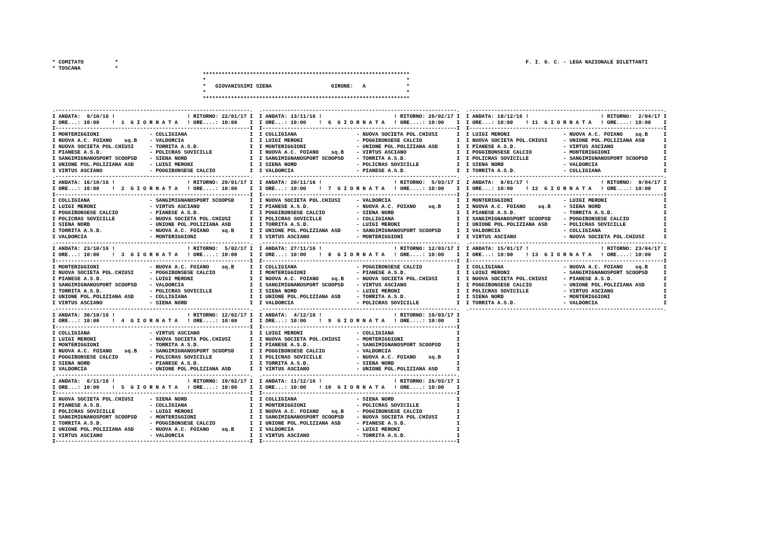* COMITATO          *                                                                                                                                  F. I. G. C. - LEGA NAZIONALE DILETTANTI
* TOSCANA           *
                                                ******************************************************************
                                                *                                                                *
                                                *   GIOVANISSIMI SIENA                   GIRONE:   A             *
                                                *                                                                *
                                                ******************************************************************

.--------------------------------------------------------------.  .--------------------------------------------------------------.  .--------------------------------------------------------------.
I ANDATA:  9/10/16 !                       ! RITORNO: 22/01/17 I  I ANDATA: 13/11/16 !                       ! RITORNO: 26/02/17 I  I ANDATA: 18/12/16 !                       ! RITORNO:  2/04/17 I
I ORE...: 10:00    !  1  G I O R N A T A   ! ORE....: 10:00    I  I ORE...: 10:00    !  6  G I O R N A T A   ! ORE....: 10:00    I  I ORE...: 10:00    ! 11  G I O R N A T A   ! ORE....: 10:00    I
I--------------------------------------------------------------I  I--------------------------------------------------------------I  I--------------------------------------------------------------I
I MONTERIGGIONI                - COLLIGIANA                    I  I COLLIGIANA                   - NUOVA SOCIETA POL.CHIUSI      I  I LUIGI MERONI                 - NUOVA A.C. FOIANO    sq.B     I
I NUOVA A.C. FOIANO    sq.B    - VALDORCIA                     I  I LUIGI MERONI                 - POGGIBONSESE CALCIO           I  I NUOVA SOCIETA POL.CHIUSI     - UNIONE POL.POLIZIANA ASD      I
I NUOVA SOCIETA POL.CHIUSI     - TORRITA A.S.D.                I  I MONTERIGGIONI                - UNIONE POL.POLIZIANA ASD      I  I PIANESE A.S.D.               - VIRTUS ASCIANO                I
I PIANESE A.S.D.               - POLICRAS SOVICILLE            I  I NUOVA A.C. FOIANO    sq.B    - VIRTUS ASCIANO                I  I POGGIBONSESE CALCIO          - MONTERIGGIONI                 I
I SANGIMIGNANOSPORT SCOOPSD    - SIENA NORD                    I  I SANGIMIGNANOSPORT SCOOPSD    - TORRITA A.S.D.                I  I POLICRAS SOVICILLE           - SANGIMIGNANOSPORT SCOOPSD     I
I UNIONE POL.POLIZIANA ASD     - LUIGI MERONI                  I  I SIENA NORD                   - POLICRAS SOVICILLE            I  I SIENA NORD                   - VALDORCIA                     I
I VIRTUS ASCIANO               - POGGIBONSESE CALCIO           I  I VALDORCIA                    - PIANESE A.S.D.                I  I TORRITA A.S.D.               - COLLIGIANA                    I
.--------------------------------------------------------------.  .--------------------------------------------------------------.  .--------------------------------------------------------------.
I ANDATA: 16/10/16 !                       ! RITORNO: 29/01/17 I  I ANDATA: 20/11/16 !                       ! RITORNO:  5/03/17 I  I ANDATA:  8/01/17 !                       ! RITORNO:  9/04/17 I
I ORE...: 10:00    !  2  G I O R N A T A   ! ORE....: 10:00    I  I ORE...: 10:00    !  7  G I O R N A T A   ! ORE....: 10:00    I  I ORE...: 10:00    ! 12  G I O R N A T A   ! ORE....: 10:00    I
I--------------------------------------------------------------I  I--------------------------------------------------------------I  I--------------------------------------------------------------I
I COLLIGIANA                   - SANGIMIGNANOSPORT SCOOPSD     I  I NUOVA SOCIETA POL.CHIUSI     - VALDORCIA                     I  I MONTERIGGIONI                - LUIGI MERONI                  I
I LUIGI MERONI                 - VIRTUS ASCIANO                I  I PIANESE A.S.D.               - NUOVA A.C. FOIANO    sq.B     I  I NUOVA A.C. FOIANO    sq.B    - SIENA NORD                    I
I POGGIBONSESE CALCIO          - PIANESE A.S.D.                I  I POGGIBONSESE CALCIO          - SIENA NORD                    I  I PIANESE A.S.D.               - TORRITA A.S.D.                I
I POLICRAS SOVICILLE           - NUOVA SOCIETA POL.CHIUSI      I  I POLICRAS SOVICILLE           - COLLIGIANA                    I  I SANGIMIGNANOSPORT SCOOPSD    - POGGIBONSESE CALCIO           I
I SIENA NORD                   - UNIONE POL.POLIZIANA ASD      I  I TORRITA A.S.D.               - LUIGI MERONI                  I  I UNIONE POL.POLIZIANA ASD     - POLICRAS SOVICILLE            I
I TORRITA A.S.D.               - NUOVA A.C. FOIANO    sq.B     I  I UNIONE POL.POLIZIANA ASD     - SANGIMIGNANOSPORT SCOOPSD     I  I VALDORCIA                    - COLLIGIANA                    I
I VALDORCIA                    - MONTERIGGIONI                 I  I VIRTUS ASCIANO               - MONTERIGGIONI                 I  I VIRTUS ASCIANO               - NUOVA SOCIETA POL.CHIUSI      I
.--------------------------------------------------------------.  .--------------------------------------------------------------.  .--------------------------------------------------------------.
I ANDATA: 23/10/16 !                       ! RITORNO:  5/02/17 I  I ANDATA: 27/11/16 !                       ! RITORNO: 12/03/17 I  I ANDATA: 15/01/17 !                       ! RITORNO: 23/04/17 I
I ORE...: 10:00    !  3  G I O R N A T A   ! ORE....: 10:00    I  I ORE...: 10:00    !  8  G I O R N A T A   ! ORE....: 10:00    I  I ORE...: 10:00    ! 13  G I O R N A T A   ! ORE....: 10:00    I
I--------------------------------------------------------------I  I--------------------------------------------------------------I  I--------------------------------------------------------------I
I MONTERIGGIONI                - NUOVA A.C. FOIANO    sq.B     I  I COLLIGIANA                   - POGGIBONSESE CALCIO           I  I COLLIGIANA                   - NUOVA A.C. FOIANO    sq.B     I
I NUOVA SOCIETA POL.CHIUSI     - POGGIBONSESE CALCIO           I  I MONTERIGGIONI                - PIANESE A.S.D.                I  I LUIGI MERONI                 - SANGIMIGNANOSPORT SCOOPSD     I
I PIANESE A.S.D.               - LUIGI MERONI                  I  I NUOVA A.C. FOIANO    sq.B    - NUOVA SOCIETA POL.CHIUSI      I  I NUOVA SOCIETA POL.CHIUSI     - PIANESE A.S.D.                I
I SANGIMIGNANOSPORT SCOOPSD    - VALDORCIA                     I  I SANGIMIGNANOSPORT SCOOPSD    - VIRTUS ASCIANO                I  I POGGIBONSESE CALCIO          - UNIONE POL.POLIZIANA ASD      I
I TORRITA A.S.D.               - POLICRAS SOVICILLE            I  I SIENA NORD                   - LUIGI MERONI                  I  I POLICRAS SOVICILLE           - VIRTUS ASCIANO                I
I UNIONE POL.POLIZIANA ASD     - COLLIGIANA                    I  I UNIONE POL.POLIZIANA ASD     - TORRITA A.S.D.                I  I SIENA NORD                   - MONTERIGGIONI                 I
I VIRTUS ASCIANO               - SIENA NORD                    I  I VALDORCIA                    - POLICRAS SOVICILLE            I  I TORRITA A.S.D.               - VALDORCIA                     I
.--------------------------------------------------------------.  .--------------------------------------------------------------.  .--------------------------------------------------------------.
I ANDATA: 30/10/16 !                       ! RITORNO: 12/02/17 I  I ANDATA:  4/12/16 !                       ! RITORNO: 19/03/17 I
I ORE...: 10:00    !  4  G I O R N A T A   ! ORE....: 10:00    I  I ORE...: 10:00    !  9  G I O R N A T A   ! ORE....: 10:00    I
I--------------------------------------------------------------I  I--------------------------------------------------------------I
I COLLIGIANA                   - VIRTUS ASCIANO                I  I LUIGI MERONI                 - COLLIGIANA                    I
I LUIGI MERONI                 - NUOVA SOCIETA POL.CHIUSI      I  I NUOVA SOCIETA POL.CHIUSI     - MONTERIGGIONI                 I
I MONTERIGGIONI                - TORRITA A.S.D.                I  I PIANESE A.S.D.               - SANGIMIGNANOSPORT SCOOPSD     I
I NUOVA A.C. FOIANO    sq.B    - SANGIMIGNANOSPORT SCOOPSD     I  I POGGIBONSESE CALCIO          - VALDORCIA                     I
I POGGIBONSESE CALCIO          - POLICRAS SOVICILLE            I  I POLICRAS SOVICILLE           - NUOVA A.C. FOIANO    sq.B     I
I SIENA NORD                   - PIANESE A.S.D.                I  I TORRITA A.S.D.               - SIENA NORD                    I
I VALDORCIA                    - UNIONE POL.POLIZIANA ASD      I  I VIRTUS ASCIANO               - UNIONE POL.POLIZIANA ASD      I
.--------------------------------------------------------------.  .--------------------------------------------------------------.
I ANDATA:  6/11/16 !                       ! RITORNO: 19/02/17 I  I ANDATA: 11/12/16 !                       ! RITORNO: 26/03/17 I
I ORE...: 10:00    !  5  G I O R N A T A   ! ORE....: 10:00    I  I ORE...: 10:00    ! 10  G I O R N A T A   ! ORE....: 10:00    I
I--------------------------------------------------------------I  I--------------------------------------------------------------I
I NUOVA SOCIETA POL.CHIUSI     - SIENA NORD                    I  I COLLIGIANA                   - SIENA NORD                    I
I PIANESE A.S.D.               - COLLIGIANA                    I  I MONTERIGGIONI                - POLICRAS SOVICILLE            I
I POLICRAS SOVICILLE           - LUIGI MERONI                  I  I NUOVA A.C. FOIANO    sq.B    - POGGIBONSESE CALCIO           I
I SANGIMIGNANOSPORT SCOOPSD    - MONTERIGGIONI                 I  I SANGIMIGNANOSPORT SCOOPSD    - NUOVA SOCIETA POL.CHIUSI      I
I TORRITA A.S.D.               - POGGIBONSESE CALCIO           I  I UNIONE POL.POLIZIANA ASD     - PIANESE A.S.D.                I
I UNIONE POL.POLIZIANA ASD     - NUOVA A.C. FOIANO    sq.B     I  I VALDORCIA                    - LUIGI MERONI                  I
I VIRTUS ASCIANO               - VALDORCIA                     I  I VIRTUS ASCIANO               - TORRITA A.S.D.                I
I--------------------------------------------------------------I  I--------------------------------------------------------------I